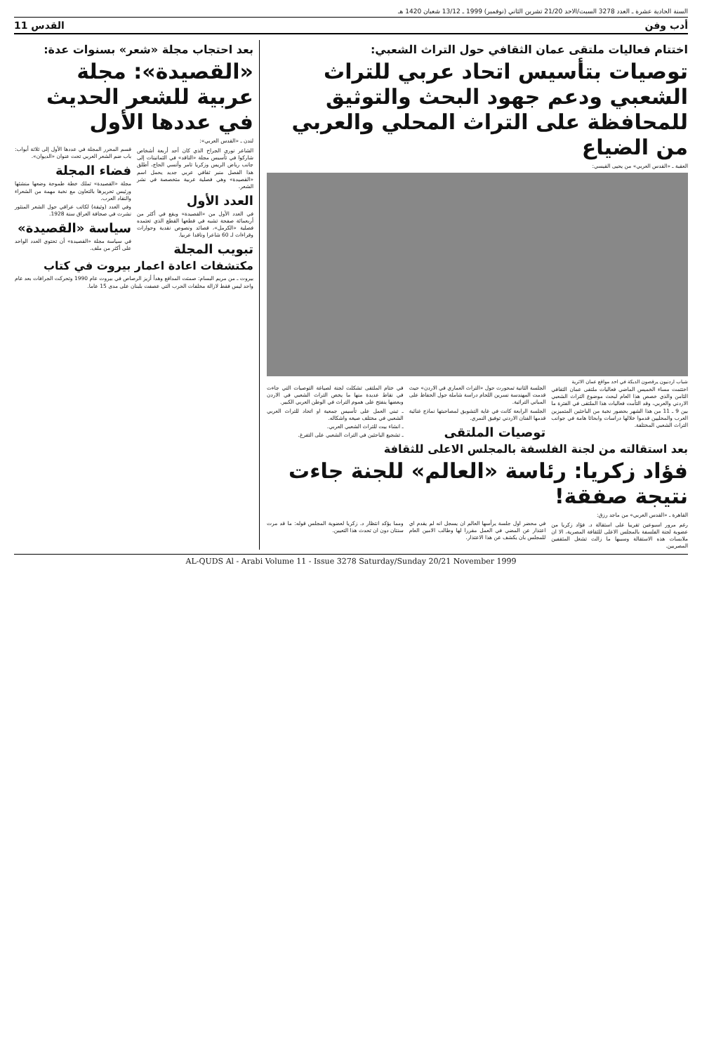السنة الحادية عشرة ـ العدد 3278 السبت/الاحد 21/20 تشرين الثاني (نوفمبر) 1999 ـ 13/12 شعبان 1420 هـ
أدب وفن القدس 11
اختتام فعاليات ملتقى عمان الثقافي حول التراث الشعبي:
توصيات بتأسيس اتحاد عربي للتراث الشعبي ودعم جهود البحث والتوثيق للمحافظة على التراث المحلي والعربي من الضياع
العقبة ـ «القدس العربي» من يحيى القيسي:
شباب اردنيون يرقصون الدبكة في احد مواقع عمان الاثرية
اختتمت مساء الخميس الماضي فعاليات ملتقى عمان الثقافي الثامن والذي خصص هذا العام لبحث موضوع التراث الشعبي الاردني والعربي، وقد التأمت فعاليات هذا الملتقى في الفترة ما بين 9 ـ 11 من هذا الشهر بحضور نخبة من الباحثين المتميزين العرب والمحليين قدموا خلالها دراسات وابحاثا هامة في جوانب التراث الشعبي المختلفة.
الجلسة الثانية تمحورت حول «التراث العماري في الاردن» حيث قدمت المهندسة نسرين اللحام دراسة شاملة حول الحفاظ على المباني التراثية.
الجلسة الرابعة كانت في غاية التشويق لمصاحبتها نماذج غنائية قدمها الفنان الاردني توفيق النمري.
توصيات الملتقى
في ختام الملتقى تشكلت لجنة لصياغة التوصيات التي جاءت في نقاط عديدة منها ما يخص التراث الشعبي في الاردن وبعضها ينفتح على هموم التراث في الوطن العربي الكبير.
ـ تبني العمل على تأسيس جمعية او اتحاد للتراث العربي الشعبي في مختلف صيغه واشكاله.
ـ انشاء بيت للتراث الشعبي العربي.
ـ تشجيع الباحثين في التراث الشعبي على التفرغ.
بعد استقالته من لجنة الفلسفة بالمجلس الاعلى للثقافة
فؤاد زكريا: رئاسة «العالم» للجنة جاءت نتيجة صفقة!
القاهرة ـ «القدس العربي» من ماجد رزق:
رغم مرور اسبوعين تقريبا على استقالة د. فؤاد زكريا من عضوية لجنة الفلسفة بالمجلس الاعلى للثقافة المصرية، الا ان ملابسات هذه الاستقالة وسببها ما زالت تشغل المثقفين المصريين.
في محضر اول جلسة يرأسها العالم ان يسجل انه لم يقدم اي اعتذار عن المضي في العمل مقررا لها وطالب الامين العام للمجلس بان يكشف عن هذا الاعتذار.
ومما يؤكد انتظار د. زكريا لعضوية المجلس قوله: ما قد مرت سنتان دون ان تحدث هذا التعيين.
بعد احتجاب مجلة «شعر» بسنوات عدة:
«القصيدة»: مجلة عربية للشعر الحديث في عددها الأول
لندن ـ «القدس العربي»:
الشاعر نوري الجراح الذي كان أحد أربعة أشخاص شاركوا في تأسيس مجلة «الناقد» في الثمانينات إلى جانب رياض الريس وزكريا تامر وأنسي الحاج، أطلق هذا الفصل منبر ثقافي عربي جديد يحمل اسم «القصيدة» وهي فصلية عربية متخصصة في نشر الشعر.
العدد الأول
في العدد الأول من «القصيدة» ويقع في أكثر من أربعمائة صفحة تشبه في قطعها القطع الذي تعتمده فصلية «الكرمل»، قصائد ونصوص نقدية وحوارات وقراءات لـ 60 شاعرا وناقدا عربيا.
تبويب المجلة
قسم المحرر المجلة في عددها الأول إلى ثلاثة أبواب: باب ضم الشعر العربي تحت عنوان «الديوان».
فضاء المجلة
مجلة «القصيدة» تملك خطة طموحة وضعها منشئها ورئيس تحريرها بالتعاون مع نخبة مهمة من الشعراء والنقاد العرب.
وفي العدد (وثيقة) لكاتب عراقي حول الشعر المنثور نشرت في صحافة العراق سنة 1928.
سياسة «القصيدة»
في سياسة مجلة «القصيدة» أن تحتوي العدد الواحد على أكثر من ملف.
مكتشفات اعادة اعمار بيروت في كتاب
بيروت ـ من مريم البسام: صمتت المدافع وهدأ أزيز الرصاص في بيروت عام 1990 وتحركت الجرافات بعد عام واحد ليس فقط لازالة مخلفات الحرب التي عصفت بلبنان على مدى 15 عاما.
AL-QUDS Al - Arabi Volume 11 - Issue 3278 Saturday/Sunday 20/21 November 1999